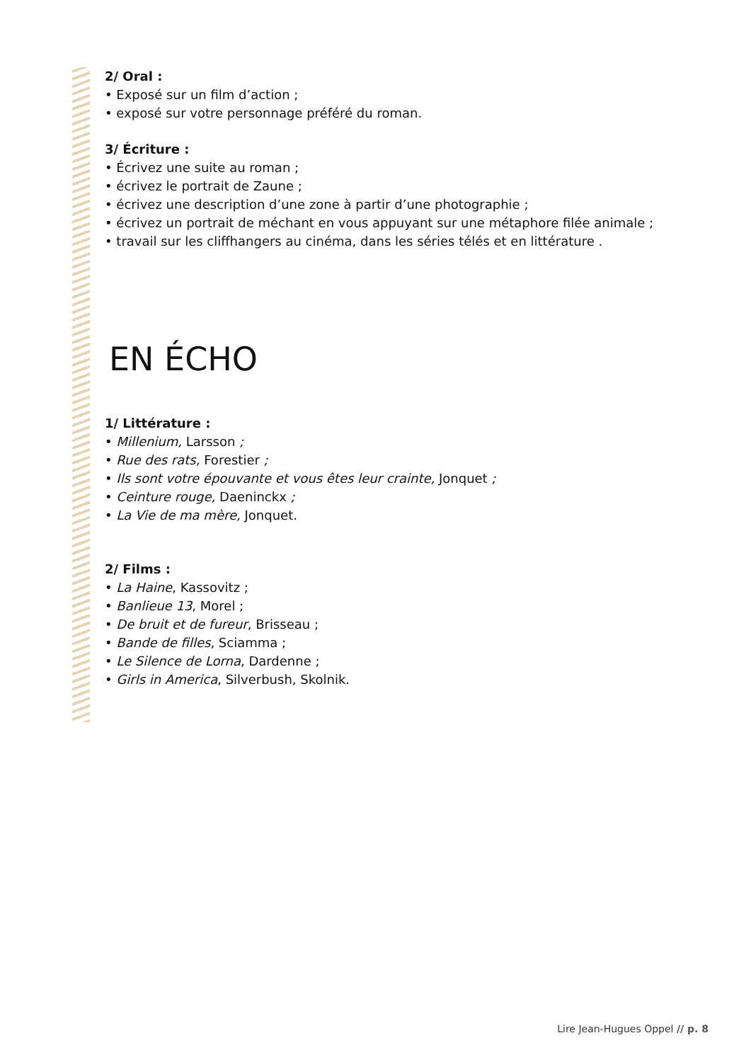2/ Oral :
• Exposé sur un film d’action ;
• exposé sur votre personnage préféré du roman.
3/ Écriture :
• Écrivez une suite au roman ;
• écrivez le portrait de Zaune ;
• écrivez une description d’une zone à partir d’une photographie ;
• écrivez un portrait de méchant en vous appuyant sur une métaphore filée animale ;
• travail sur les cliffhangers au cinéma, dans les séries télés et en littérature .
EN ÉCHO
1/ Littérature :
• Millenium, Larsson ;
• Rue des rats, Forestier ;
• Ils sont votre épouvante et vous êtes leur crainte, Jonquet ;
• Ceinture rouge, Daeninckx ;
• La Vie de ma mère, Jonquet.
2/ Films :
• La Haine, Kassovitz ;
• Banlieue 13, Morel ;
• De bruit et de fureur, Brisseau ;
• Bande de filles, Sciamma ;
• Le Silence de Lorna, Dardenne ;
• Girls in America, Silverbush, Skolnik.
Lire Jean-Hugues Oppel // p. 8